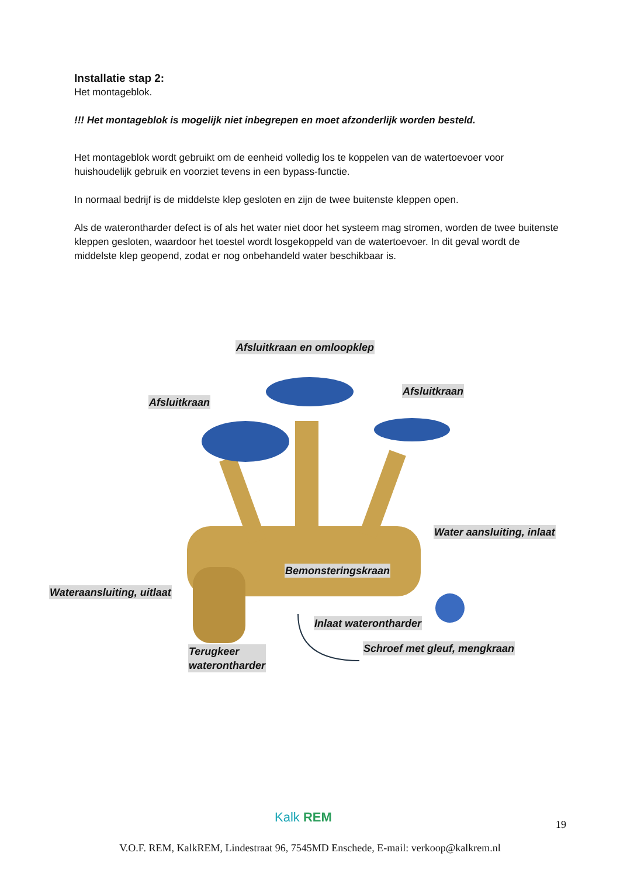Installatie stap 2:
Het montageblok.
!!! Het montageblok is mogelijk niet inbegrepen en moet afzonderlijk worden besteld.
Het montageblok wordt gebruikt om de eenheid volledig los te koppelen van de watertoevoer voor huishoudelijk gebruik en voorziet tevens in een bypass-functie.
In normaal bedrijf is de middelste klep gesloten en zijn de twee buitenste kleppen open.
Als de waterontharder defect is of als het water niet door het systeem mag stromen, worden de twee buitenste kleppen gesloten, waardoor het toestel wordt losgekoppeld van de watertoevoer. In dit geval wordt de middelste klep geopend, zodat er nog onbehandeld water beschikbaar is.
Afsluitkraan en omloopklep
Afsluitkraan
Afsluitkraan
Water aansluiting, inlaat
Bemonsteringskraan
Wateraansluiting, uitlaat
Inlaat waterontharder
Schroef met gleuf, mengkraan Terugkeer
waterontharder
Kalk REM 19
V.O.F. REM, KalkREM, Lindestraat 96, 7545MD Enschede, E-mail: verkoop@kalkrem.nl